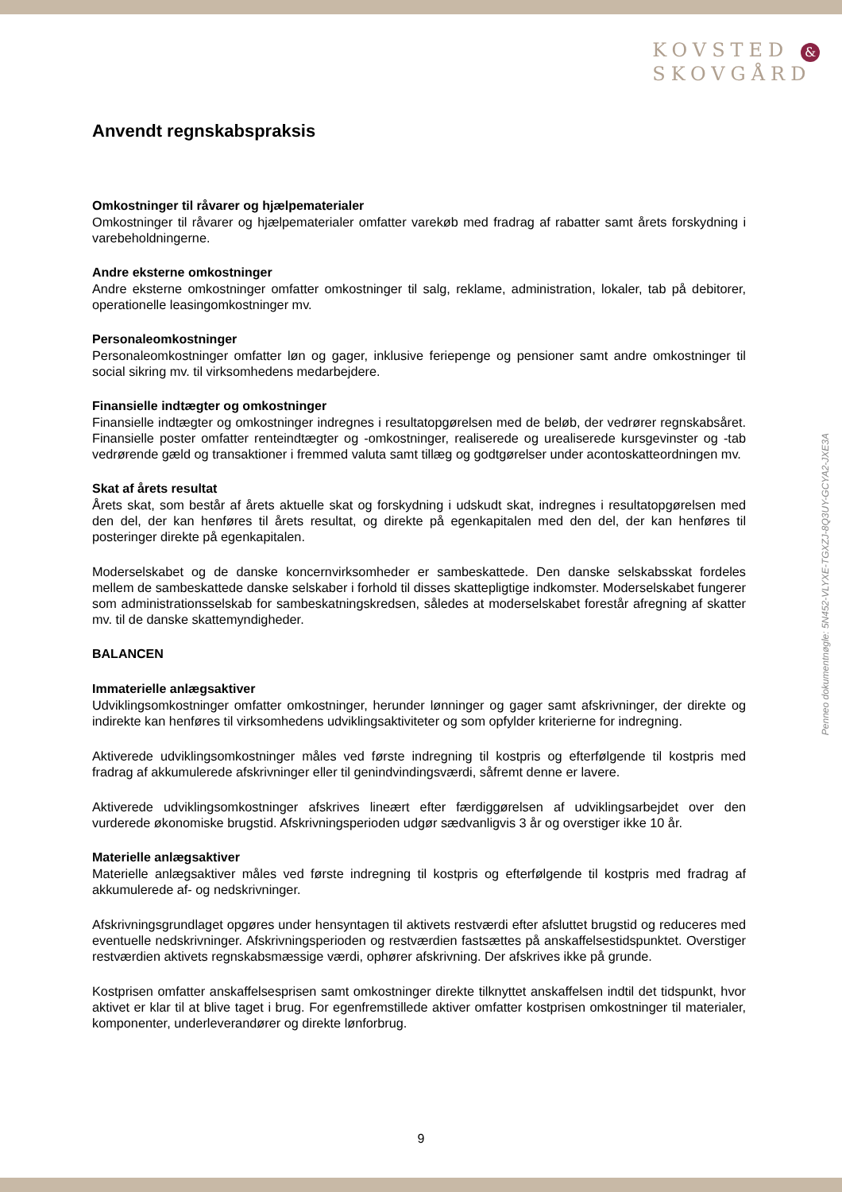KOVSTED &
SKOVGÅRD
Anvendt regnskabspraksis
Omkostninger til råvarer og hjælpematerialer
Omkostninger til råvarer og hjælpematerialer omfatter varekøb med fradrag af rabatter samt årets forskydning i varebeholdningerne.
Andre eksterne omkostninger
Andre eksterne omkostninger omfatter omkostninger til salg, reklame, administration, lokaler, tab på debitorer, operationelle leasingomkostninger mv.
Personaleomkostninger
Personaleomkostninger omfatter løn og gager, inklusive feriepenge og pensioner samt andre omkostninger til social sikring mv. til virksomhedens medarbejdere.
Finansielle indtægter og omkostninger
Finansielle indtægter og omkostninger indregnes i resultatopgørelsen med de beløb, der vedrører regnskabsåret. Finansielle poster omfatter renteindtægter og -omkostninger, realiserede og urealiserede kursgevinster og -tab vedrørende gæld og transaktioner i fremmed valuta samt tillæg og godtgørelser under acontoskatteordningen mv.
Skat af årets resultat
Årets skat, som består af årets aktuelle skat og forskydning i udskudt skat, indregnes i resultatopgørelsen med den del, der kan henføres til årets resultat, og direkte på egenkapitalen med den del, der kan henføres til posteringer direkte på egenkapitalen.
Moderselskabet og de danske koncernvirksomheder er sambeskattede. Den danske selskabsskat fordeles mellem de sambeskattede danske selskaber i forhold til disses skattepligtige indkomster. Moderselskabet fungerer som administrationsselskab for sambeskatningskredsen, således at moderselskabet forestår afregning af skatter mv. til de danske skattemyndigheder.
BALANCEN
Immaterielle anlægsaktiver
Udviklingsomkostninger omfatter omkostninger, herunder lønninger og gager samt afskrivninger, der direkte og indirekte kan henføres til virksomhedens udviklingsaktiviteter og som opfylder kriterierne for indregning.
Aktiverede udviklingsomkostninger måles ved første indregning til kostpris og efterfølgende til kostpris med fradrag af akkumulerede afskrivninger eller til genindvindingsværdi, såfremt denne er lavere.
Aktiverede udviklingsomkostninger afskrives lineært efter færdiggørelsen af udviklingsarbejdet over den vurderede økonomiske brugstid. Afskrivningsperioden udgør sædvanligvis 3 år og overstiger ikke 10 år.
Materielle anlægsaktiver
Materielle anlægsaktiver måles ved første indregning til kostpris og efterfølgende til kostpris med fradrag af akkumulerede af- og nedskrivninger.
Afskrivningsgrundlaget opgøres under hensyntagen til aktivets restværdi efter afsluttet brugstid og reduceres med eventuelle nedskrivninger. Afskrivningsperioden og restværdien fastsættes på anskaffelsestidspunktet. Overstiger restværdien aktivets regnskabsmæssige værdi, ophører afskrivning. Der afskrives ikke på grunde.
Kostprisen omfatter anskaffelsesprisen samt omkostninger direkte tilknyttet anskaffelsen indtil det tidspunkt, hvor aktivet er klar til at blive taget i brug. For egenfremstillede aktiver omfatter kostprisen omkostninger til materialer, komponenter, underleverandører og direkte lønforbrug.
Penneo dokumentnøgle: 5N452-VLYXE-TGXZJ-8Q3UY-GCYA2-JXE3A
9